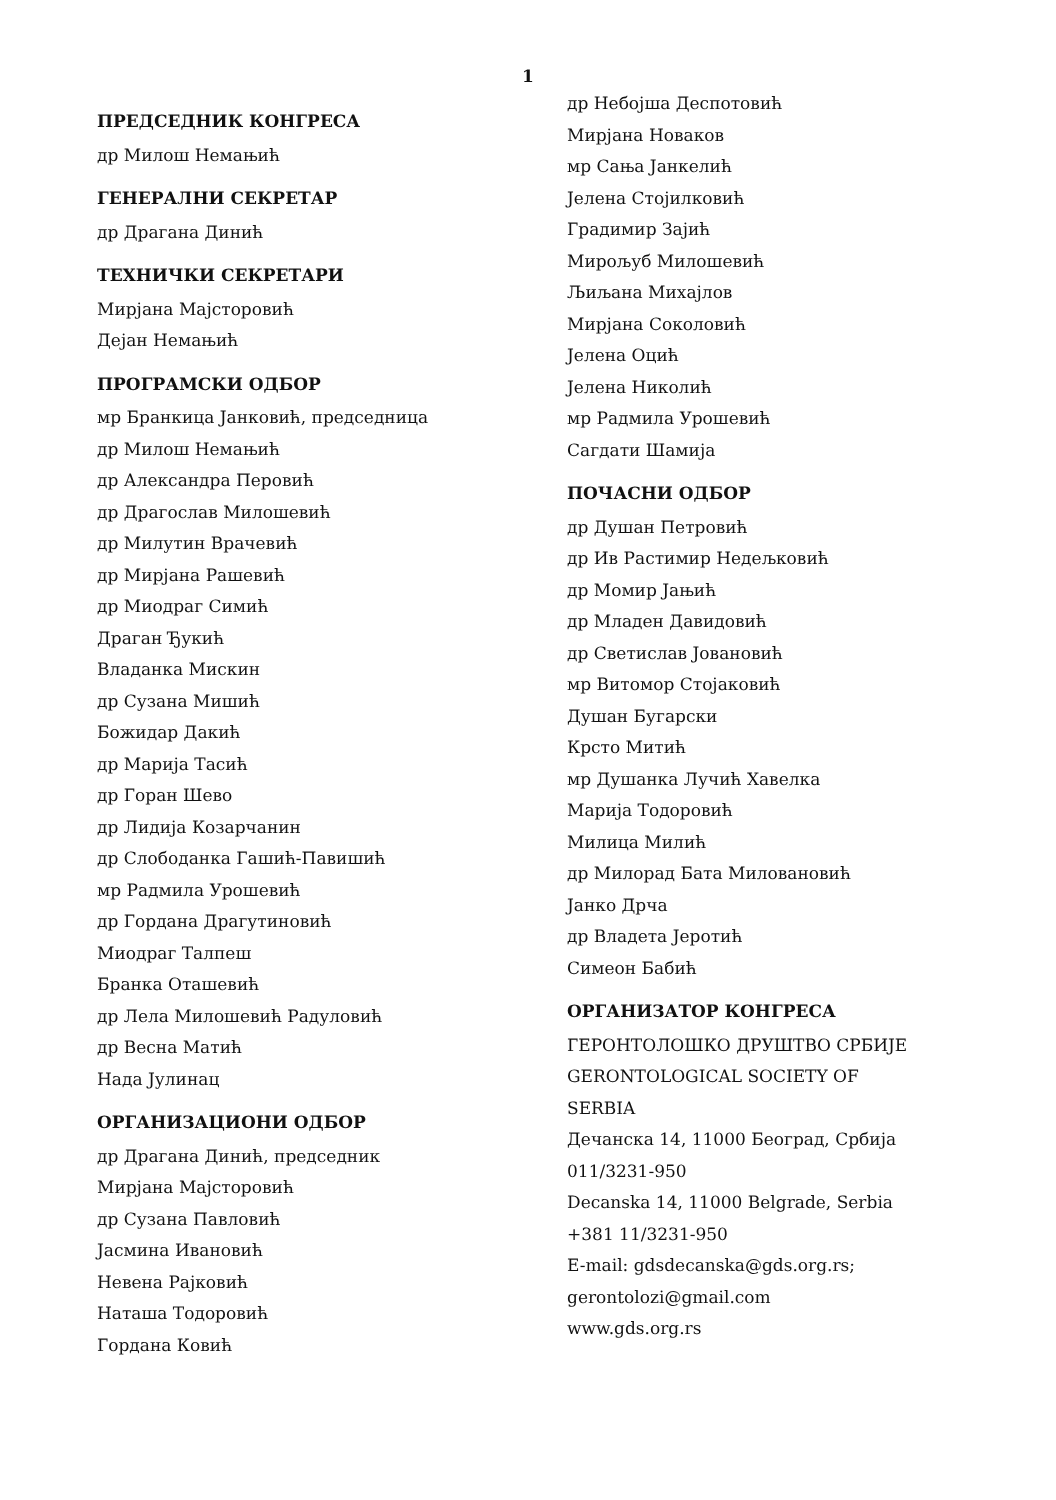1
ПРЕДСЕДНИК КОНГРЕСА
др Милош Немањић
ГЕНЕРАЛНИ СЕКРЕТАР
др Драгана Динић
ТЕХНИЧКИ СЕКРЕТАРИ
Мирјана Мајсторовић
Дејан Немањић
ПРОГРАМСКИ ОДБОР
мр Бранкица Јанковић, председница
др Милош Немањић
др Александра Перовић
др Драгослав Милошевић
др Милутин Врачевић
др Мирјана Рашевић
др Миодраг Симић
Драган Ђукић
Владанка Мискин
др Сузана Мишић
Божидар Дакић
др Марија Тасић
др Горан Шево
др Лидија Козарчанин
др Слободанка Гашић-Павишић
мр Радмила Урошевић
др Гордана Драгутиновић
Миодраг Талпеш
Бранка Оташевић
др Лела Милошевић Радуловић
др Весна Матић
Нада Јулинац
ОРГАНИЗАЦИОНИ ОДБОР
др Драгана Динић, председник
Мирјана Мајсторовић
др Сузана Павловић
Јасмина Ивановић
Невена Рајковић
Наташа Тодоровић
Гордана Ковић
др Небојша Деспотовић
Мирјана Новаков
мр Сања Јанкелић
Јелена Стојилковић
Градимир Зајић
Мирољуб Милошевић
Љиљана Михајлов
Мирјана Соколовић
Јелена Оцић
Јелена Николић
мр Радмила Урошевић
Сагдати Шамија
ПОЧАСНИ ОДБОР
др Душан Петровић
др Ив Растимир Недељковић
др Момир Јањић
др Младен Давидовић
др Светислав Јовановић
мр Витомор Стојаковић
Душан Бугарски
Крсто Митић
мр Душанка Лучић Хавелка
Марија Тодоровић
Милица Милић
др Милорад Бата Миловановић
Јанко Дрча
др Владета Јеротић
Симеон Бабић
ОРГАНИЗАТОР КОНГРЕСА
ГЕРОНТОЛОШКО ДРУШТВО СРБИЈЕ
GERONTOLOGICAL SOCIETY OF
SERBIA
Дечанска 14, 11000 Београд, Србија
011/3231-950
Decanska 14, 11000 Belgrade, Serbia
+381 11/3231-950
E-mail: gdsdecanska@gds.org.rs;
gerontolozi@gmail.com
www.gds.org.rs